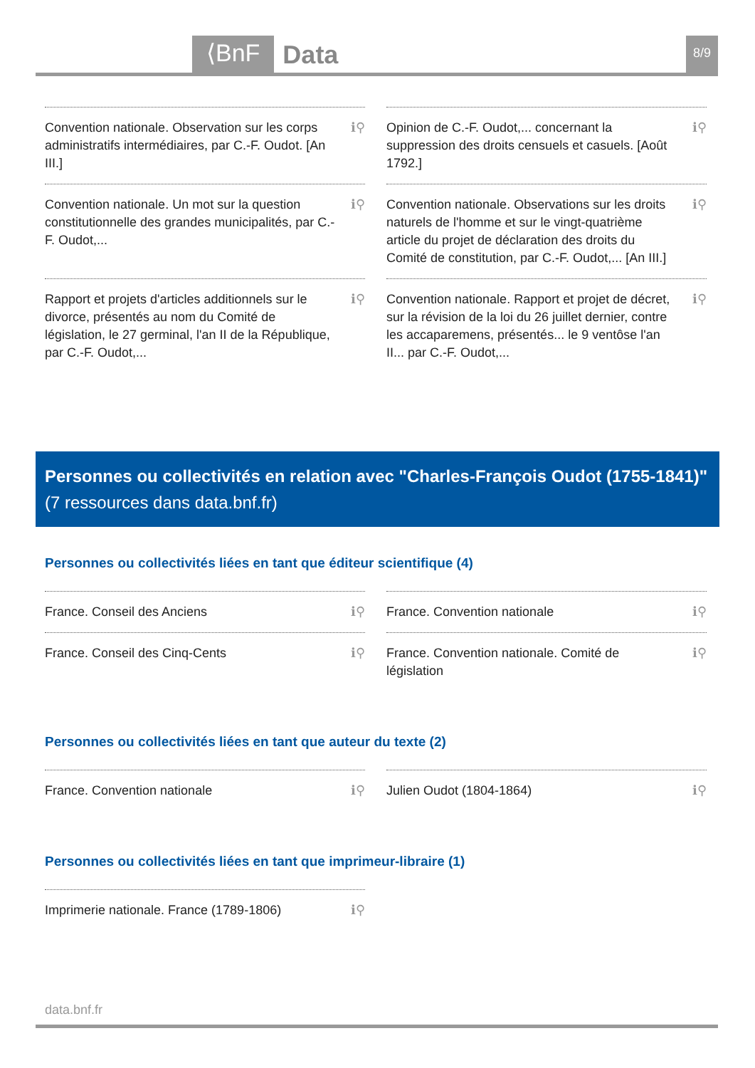⟨BnF Data 8/9
Convention nationale. Observation sur les corps administratifs intermédiaires, par C.-F. Oudot. [An III.] ℹ⚲
Opinion de C.-F. Oudot,... concernant la suppression des droits censuels et casuels. [Août 1792.] ℹ⚲
Convention nationale. Un mot sur la question constitutionnelle des grandes municipalités, par C.-F. Oudot,... ℹ⚲
Convention nationale. Observations sur les droits naturels de l'homme et sur le vingt-quatrième article du projet de déclaration des droits du Comité de constitution, par C.-F. Oudot,... [An III.] ℹ⚲
Rapport et projets d'articles additionnels sur le divorce, présentés au nom du Comité de législation, le 27 germinal, l'an II de la République, par C.-F. Oudot,... ℹ⚲
Convention nationale. Rapport et projet de décret, sur la révision de la loi du 26 juillet dernier, contre les accaparemens, présentés... le 9 ventôse l'an II... par C.-F. Oudot,... ℹ⚲
Personnes ou collectivités en relation avec "Charles-François Oudot (1755-1841)" (7 ressources dans data.bnf.fr)
Personnes ou collectivités liées en tant que éditeur scientifique (4)
France. Conseil des Anciens ℹ⚲
France. Convention nationale ℹ⚲
France. Conseil des Cinq-Cents ℹ⚲
France. Convention nationale. Comité de législation ℹ⚲
Personnes ou collectivités liées en tant que auteur du texte (2)
France. Convention nationale ℹ⚲
Julien Oudot (1804-1864) ℹ⚲
Personnes ou collectivités liées en tant que imprimeur-libraire (1)
Imprimerie nationale. France (1789-1806) ℹ⚲
data.bnf.fr